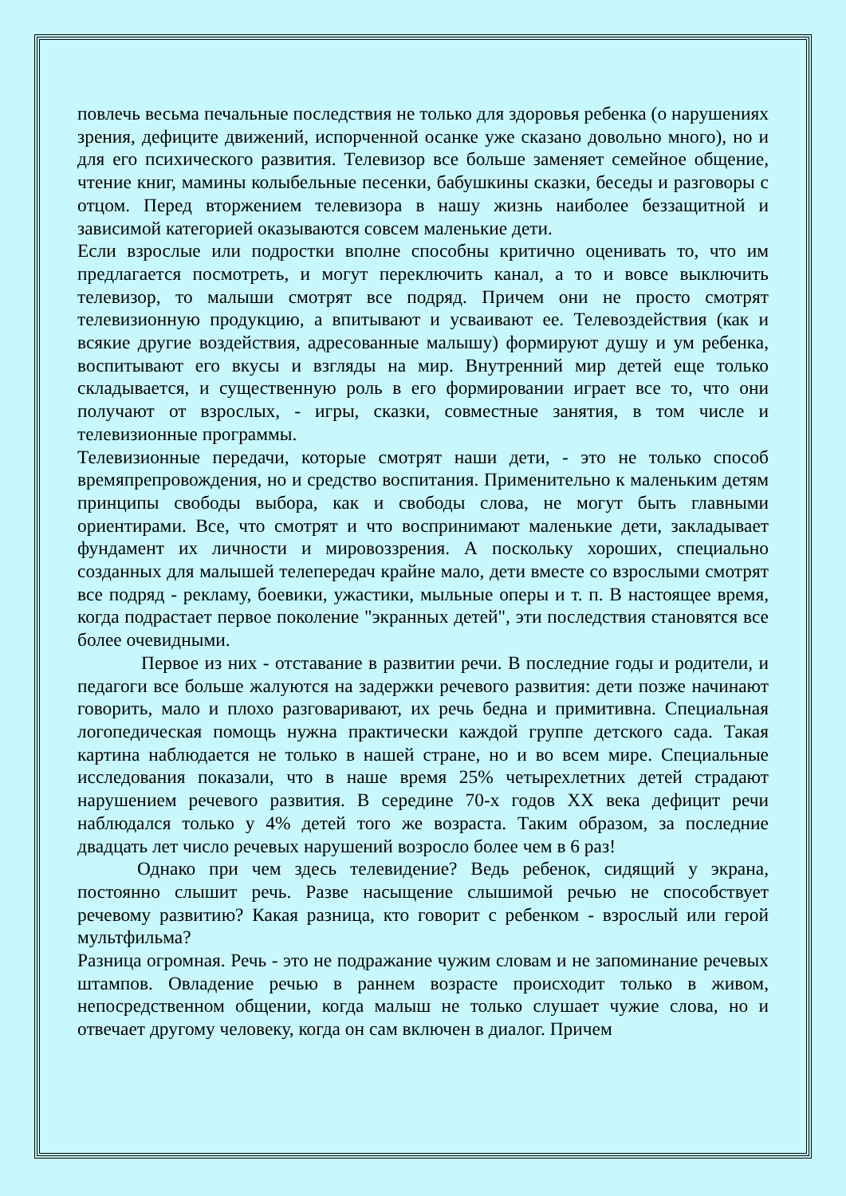повлечь весьма печальные последствия не только для здоровья ребенка (о нарушениях зрения, дефиците движений, испорченной осанке уже сказано довольно много), но и для его психического развития. Телевизор все больше заменяет семейное общение, чтение книг, мамины колыбельные песенки, бабушкины сказки, беседы и разговоры с отцом. Перед вторжением телевизора в нашу жизнь наиболее беззащитной и зависимой категорией оказываются совсем маленькие дети.
Если взрослые или подростки вполне способны критично оценивать то, что им предлагается посмотреть, и могут переключить канал, а то и вовсе выключить телевизор, то малыши смотрят все подряд. Причем они не просто смотрят телевизионную продукцию, а впитывают и усваивают ее. Телевоздействия (как и всякие другие воздействия, адресованные малышу) формируют душу и ум ребенка, воспитывают его вкусы и взгляды на мир. Внутренний мир детей еще только складывается, и существенную роль в его формировании играет все то, что они получают от взрослых, - игры, сказки, совместные занятия, в том числе и телевизионные программы.
Телевизионные передачи, которые смотрят наши дети, - это не только способ времяпрепровождения, но и средство воспитания. Применительно к маленьким детям принципы свободы выбора, как и свободы слова, не могут быть главными ориентирами. Все, что смотрят и что воспринимают маленькие дети, закладывает фундамент их личности и мировоззрения. А поскольку хороших, специально созданных для малышей телепередач крайне мало, дети вместе со взрослыми смотрят все подряд - рекламу, боевики, ужастики, мыльные оперы и т. п. В настоящее время, когда подрастает первое поколение "экранных детей", эти последствия становятся все более очевидными.
Первое из них - отставание в развитии речи. В последние годы и родители, и педагоги все больше жалуются на задержки речевого развития: дети позже начинают говорить, мало и плохо разговаривают, их речь бедна и примитивна. Специальная логопедическая помощь нужна практически каждой группе детского сада. Такая картина наблюдается не только в нашей стране, но и во всем мире. Специальные исследования показали, что в наше время 25% четырехлетних детей страдают нарушением речевого развития. В середине 70-х годов XX века дефицит речи наблюдался только у 4% детей того же возраста. Таким образом, за последние двадцать лет число речевых нарушений возросло более чем в 6 раз!
Однако при чем здесь телевидение? Ведь ребенок, сидящий у экрана, постоянно слышит речь. Разве насыщение слышимой речью не способствует речевому развитию? Какая разница, кто говорит с ребенком - взрослый или герой мультфильма?
Разница огромная. Речь - это не подражание чужим словам и не запоминание речевых штампов. Овладение речью в раннем возрасте происходит только в живом, непосредственном общении, когда малыш не только слушает чужие слова, но и отвечает другому человеку, когда он сам включен в диалог. Причем